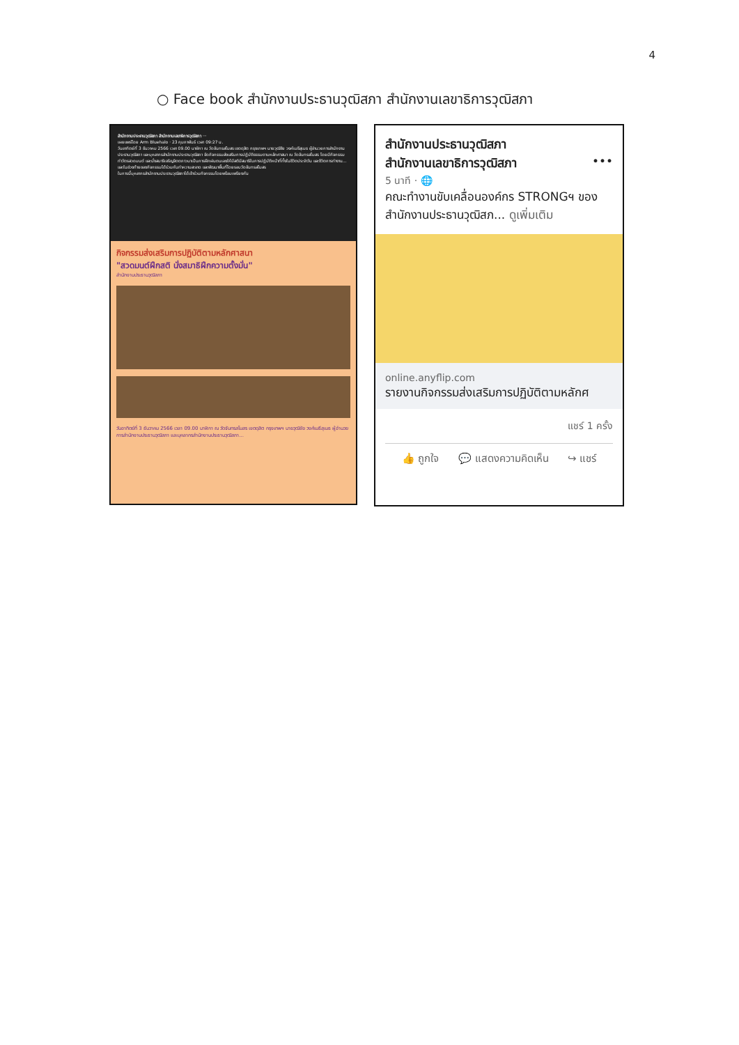4
○ Face book สำนักงานประธานวุฒิสภา สำนักงานเลขาธิการวุฒิสภา
สำนักงานประธานวุฒิสภา สำนักงานเลขาธิการวุฒิสภา ···
เผยแพร่โดย Arm Bluehalo · 23 กุมภาพันธ์ เวลา 09:27 น.
วันอาทิตย์ที่ 3 ธันวาคม 2566 เวลา 09.00 นาฬิกา ณ วัดจันทรสโมสร เขตดุสิต กรุงเทพฯ นายวุฒิชัย วงศ์เมธีสุเมธ ผู้อำนวยการสำนักงานประธานวุฒิสภา และบุคลากรสำนักงานประธานวุฒิสภา จัดกิจกรรมส่งเสริมการปฏิบัติธรรมตามหลักศาสนา ณ วัดจันทรสโมสร โดยมีกิจกรรมทำวัตรสวดมนต์ และนั่งสมาธิเจริญจิตตภาวนาเป็นการฝึกฝนตนเองให้มีสติมีสมาธิในการปฏิบัติหน้าที่ทั้งในชีวิตประจำวัน และชีวิตการทำงาน...
และในช่วงท้ายของกิจกรรมได้ร่วมกันทำความสะอาด และพัฒนาพื้นที่โดยรอบวัดจันทรสโมสร
ในการนี้บุคลากรสำนักงานประธานวุฒิสภาได้เข้าร่วมกิจกรรมโดยพร้อมเพรียงกัน
กิจกรรมส่งเสริมการปฏิบัติตามหลักศาสนา
"สวดมนต์ฝึกสติ นั่งสมาธิฝึกความตั้งมั่น"
สำนักงานประธานวุฒิสภา
วันอาทิตย์ที่ 3 ธันวาคม 2566 เวลา 09.00 นาฬิกา ณ วัดจันทรสโมสร เขตดุสิต กรุงเทพฯ นายวุฒิชัย วงศ์เมธีสุเมธ ผู้อำนวยการสำนักงานประธานวุฒิสภา และบุคลากรสำนักงานประธานวุฒิสภา...
สำนักงานประธานวุฒิสภา
สำนักงานเลขาธิการวุฒิสภา •••
5 นาที · 🌐
คณะทำงานขับเคลื่อนองค์กร STRONGฯ ของสำนักงานประธานวุฒิสภ... ดูเพิ่มเติม
online.anyflip.com
รายงานกิจกรรมส่งเสริมการปฏิบัติตามหลักศ
แชร์ 1 ครั้ง
👍 ถูกใจ 💬 แสดงความคิดเห็น ↪ แชร์